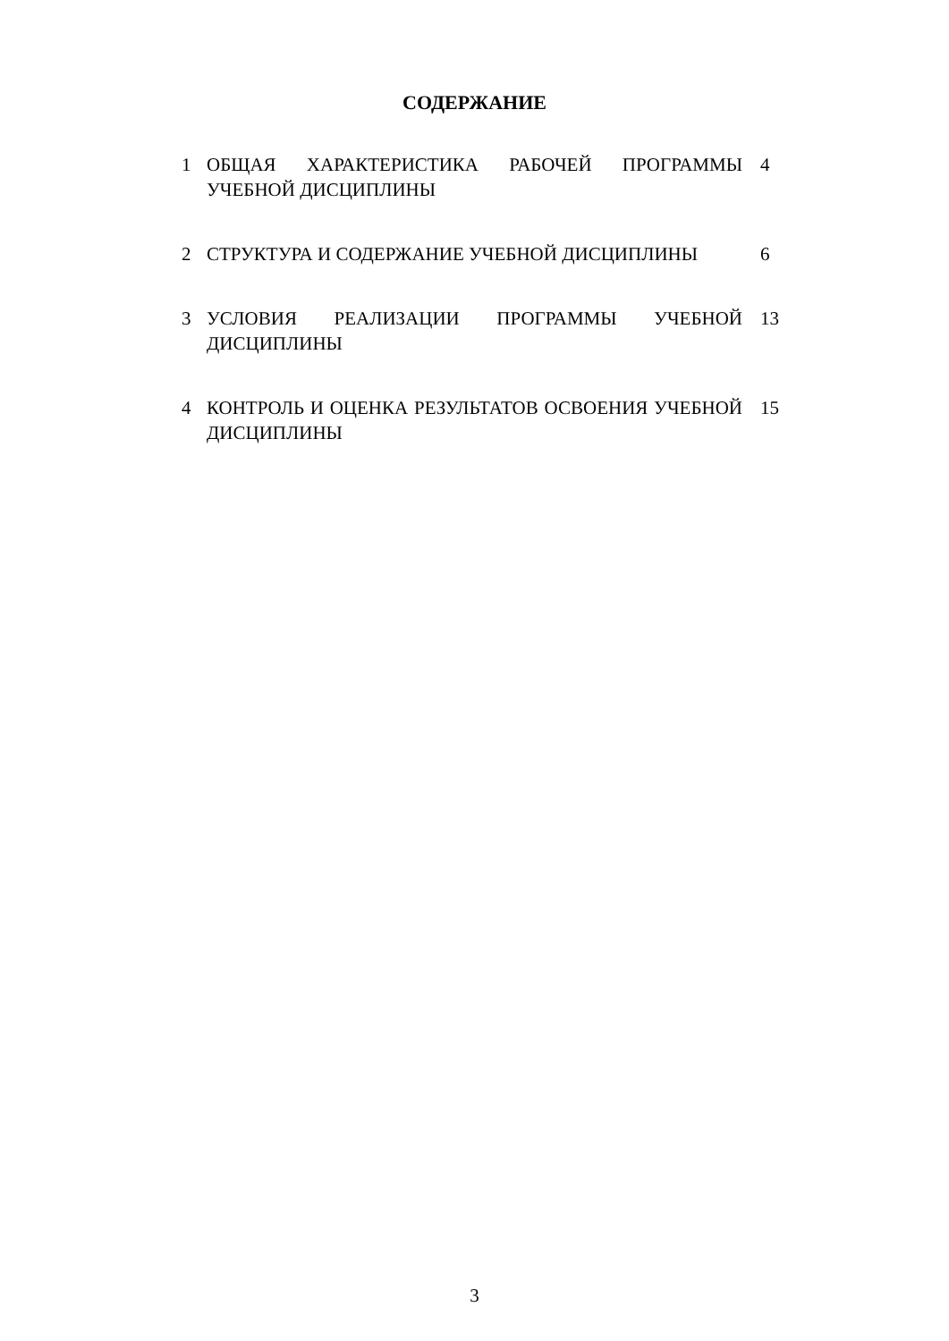СОДЕРЖАНИЕ
| 1 | ОБЩАЯ ХАРАКТЕРИСТИКА РАБОЧЕЙ ПРОГРАММЫ УЧЕБНОЙ ДИСЦИПЛИНЫ | 4 |
| 2 | СТРУКТУРА И СОДЕРЖАНИЕ УЧЕБНОЙ ДИСЦИПЛИНЫ | 6 |
| 3 | УСЛОВИЯ РЕАЛИЗАЦИИ ПРОГРАММЫ УЧЕБНОЙ ДИСЦИПЛИНЫ | 13 |
| 4 | КОНТРОЛЬ И ОЦЕНКА РЕЗУЛЬТАТОВ ОСВОЕНИЯ УЧЕБНОЙ ДИСЦИПЛИНЫ | 15 |
3